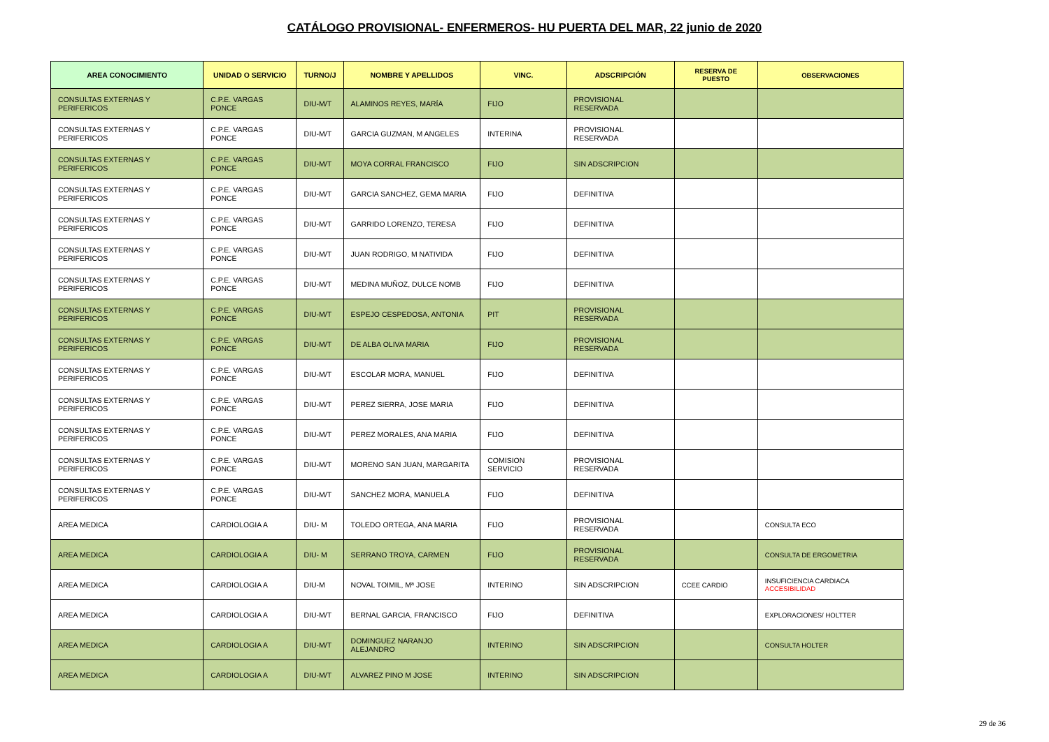CATÁLOGO PROVISIONAL- ENFERMEROS- HU PUERTA DEL MAR, 22 junio de 2020
| AREA CONOCIMIENTO | UNIDAD O SERVICIO | TURNO/J | NOMBRE Y APELLIDOS | VINC. | ADSCRIPCIÓN | RESERVA DE PUESTO | OBSERVACIONES |
| --- | --- | --- | --- | --- | --- | --- | --- |
| CONSULTAS EXTERNAS Y PERIFERICOS | C.P.E. VARGAS PONCE | DIU-M/T | ALAMINOS REYES, MARÍA | FIJO | PROVISIONAL RESERVADA | | |
| CONSULTAS EXTERNAS Y PERIFERICOS | C.P.E. VARGAS PONCE | DIU-M/T | GARCIA GUZMAN, M ANGELES | INTERINA | PROVISIONAL RESERVADA | | |
| CONSULTAS EXTERNAS Y PERIFERICOS | C.P.E. VARGAS PONCE | DIU-M/T | MOYA CORRAL FRANCISCO | FIJO | SIN ADSCRIPCION | | |
| CONSULTAS EXTERNAS Y PERIFERICOS | C.P.E. VARGAS PONCE | DIU-M/T | GARCIA SANCHEZ, GEMA MARIA | FIJO | DEFINITIVA | | |
| CONSULTAS EXTERNAS Y PERIFERICOS | C.P.E. VARGAS PONCE | DIU-M/T | GARRIDO LORENZO, TERESA | FIJO | DEFINITIVA | | |
| CONSULTAS EXTERNAS Y PERIFERICOS | C.P.E. VARGAS PONCE | DIU-M/T | JUAN RODRIGO, M NATIVIDA | FIJO | DEFINITIVA | | |
| CONSULTAS EXTERNAS Y PERIFERICOS | C.P.E. VARGAS PONCE | DIU-M/T | MEDINA MUÑOZ, DULCE NOMB | FIJO | DEFINITIVA | | |
| CONSULTAS EXTERNAS Y PERIFERICOS | C.P.E. VARGAS PONCE | DIU-M/T | ESPEJO CESPEDOSA, ANTONIA | PIT | PROVISIONAL RESERVADA | | |
| CONSULTAS EXTERNAS Y PERIFERICOS | C.P.E. VARGAS PONCE | DIU-M/T | DE ALBA OLIVA MARIA | FIJO | PROVISIONAL RESERVADA | | |
| CONSULTAS EXTERNAS Y PERIFERICOS | C.P.E. VARGAS PONCE | DIU-M/T | ESCOLAR MORA, MANUEL | FIJO | DEFINITIVA | | |
| CONSULTAS EXTERNAS Y PERIFERICOS | C.P.E. VARGAS PONCE | DIU-M/T | PEREZ SIERRA, JOSE MARIA | FIJO | DEFINITIVA | | |
| CONSULTAS EXTERNAS Y PERIFERICOS | C.P.E. VARGAS PONCE | DIU-M/T | PEREZ MORALES, ANA MARIA | FIJO | DEFINITIVA | | |
| CONSULTAS EXTERNAS Y PERIFERICOS | C.P.E. VARGAS PONCE | DIU-M/T | MORENO SAN JUAN, MARGARITA | COMISION SERVICIO | PROVISIONAL RESERVADA | | |
| CONSULTAS EXTERNAS Y PERIFERICOS | C.P.E. VARGAS PONCE | DIU-M/T | SANCHEZ MORA, MANUELA | FIJO | DEFINITIVA | | |
| AREA MEDICA | CARDIOLOGIA A | DIU- M | TOLEDO ORTEGA, ANA MARIA | FIJO | PROVISIONAL RESERVADA | | CONSULTA ECO |
| AREA MEDICA | CARDIOLOGIA A | DIU- M | SERRANO TROYA, CARMEN | FIJO | PROVISIONAL RESERVADA | | CONSULTA DE ERGOMETRIA |
| AREA MEDICA | CARDIOLOGIA A | DIU-M | NOVAL TOIMIL, Mª JOSE | INTERINO | SIN ADSCRIPCION | CCEE CARDIO | INSUFICIENCIA CARDIACA ACCESIBILIDAD |
| AREA MEDICA | CARDIOLOGIA A | DIU-M/T | BERNAL GARCIA, FRANCISCO | FIJO | DEFINITIVA | | EXPLORACIONES/ HOLTTER |
| AREA MEDICA | CARDIOLOGIA A | DIU-M/T | DOMINGUEZ NARANJO ALEJANDRO | INTERINO | SIN ADSCRIPCION | | CONSULTA HOLTER |
| AREA MEDICA | CARDIOLOGIA A | DIU-M/T | ALVAREZ PINO M JOSE | INTERINO | SIN ADSCRIPCION | | |
29 de 36